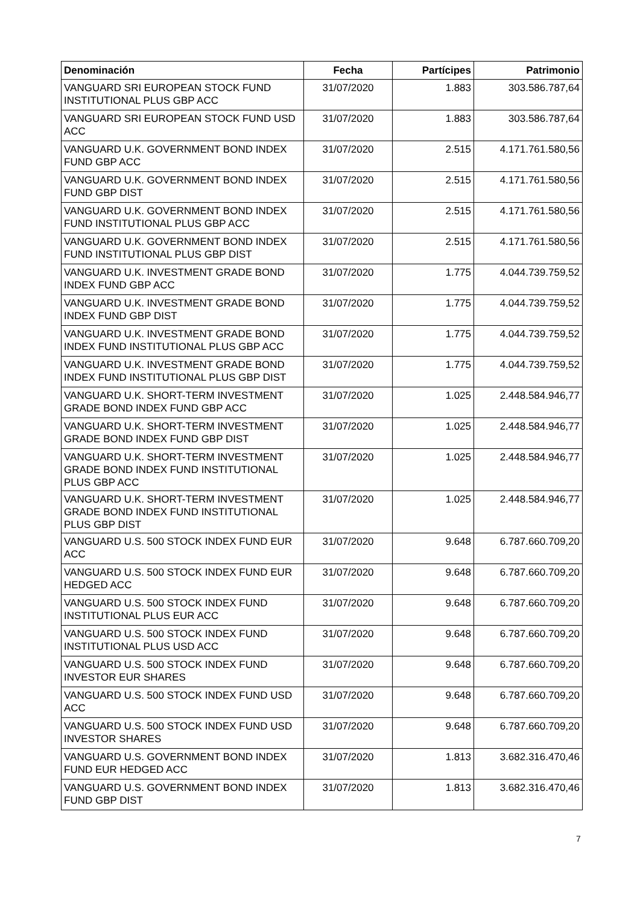| Denominación | Fecha | Partícipes | Patrimonio |
| --- | --- | --- | --- |
| VANGUARD SRI EUROPEAN STOCK FUND INSTITUTIONAL PLUS GBP ACC | 31/07/2020 | 1.883 | 303.586.787,64 |
| VANGUARD SRI EUROPEAN STOCK FUND USD ACC | 31/07/2020 | 1.883 | 303.586.787,64 |
| VANGUARD U.K. GOVERNMENT BOND INDEX FUND GBP ACC | 31/07/2020 | 2.515 | 4.171.761.580,56 |
| VANGUARD U.K. GOVERNMENT BOND INDEX FUND GBP DIST | 31/07/2020 | 2.515 | 4.171.761.580,56 |
| VANGUARD U.K. GOVERNMENT BOND INDEX FUND INSTITUTIONAL PLUS GBP ACC | 31/07/2020 | 2.515 | 4.171.761.580,56 |
| VANGUARD U.K. GOVERNMENT BOND INDEX FUND INSTITUTIONAL PLUS GBP DIST | 31/07/2020 | 2.515 | 4.171.761.580,56 |
| VANGUARD U.K. INVESTMENT GRADE BOND INDEX FUND GBP ACC | 31/07/2020 | 1.775 | 4.044.739.759,52 |
| VANGUARD U.K. INVESTMENT GRADE BOND INDEX FUND GBP DIST | 31/07/2020 | 1.775 | 4.044.739.759,52 |
| VANGUARD U.K. INVESTMENT GRADE BOND INDEX FUND INSTITUTIONAL PLUS GBP ACC | 31/07/2020 | 1.775 | 4.044.739.759,52 |
| VANGUARD U.K. INVESTMENT GRADE BOND INDEX FUND INSTITUTIONAL PLUS GBP DIST | 31/07/2020 | 1.775 | 4.044.739.759,52 |
| VANGUARD U.K. SHORT-TERM INVESTMENT GRADE BOND INDEX FUND GBP ACC | 31/07/2020 | 1.025 | 2.448.584.946,77 |
| VANGUARD U.K. SHORT-TERM INVESTMENT GRADE BOND INDEX FUND GBP DIST | 31/07/2020 | 1.025 | 2.448.584.946,77 |
| VANGUARD U.K. SHORT-TERM INVESTMENT GRADE BOND INDEX FUND INSTITUTIONAL PLUS GBP ACC | 31/07/2020 | 1.025 | 2.448.584.946,77 |
| VANGUARD U.K. SHORT-TERM INVESTMENT GRADE BOND INDEX FUND INSTITUTIONAL PLUS GBP DIST | 31/07/2020 | 1.025 | 2.448.584.946,77 |
| VANGUARD U.S. 500 STOCK INDEX FUND EUR ACC | 31/07/2020 | 9.648 | 6.787.660.709,20 |
| VANGUARD U.S. 500 STOCK INDEX FUND EUR HEDGED ACC | 31/07/2020 | 9.648 | 6.787.660.709,20 |
| VANGUARD U.S. 500 STOCK INDEX FUND INSTITUTIONAL PLUS EUR ACC | 31/07/2020 | 9.648 | 6.787.660.709,20 |
| VANGUARD U.S. 500 STOCK INDEX FUND INSTITUTIONAL PLUS USD ACC | 31/07/2020 | 9.648 | 6.787.660.709,20 |
| VANGUARD U.S. 500 STOCK INDEX FUND INVESTOR EUR SHARES | 31/07/2020 | 9.648 | 6.787.660.709,20 |
| VANGUARD U.S. 500 STOCK INDEX FUND USD ACC | 31/07/2020 | 9.648 | 6.787.660.709,20 |
| VANGUARD U.S. 500 STOCK INDEX FUND USD INVESTOR SHARES | 31/07/2020 | 9.648 | 6.787.660.709,20 |
| VANGUARD U.S. GOVERNMENT BOND INDEX FUND EUR HEDGED ACC | 31/07/2020 | 1.813 | 3.682.316.470,46 |
| VANGUARD U.S. GOVERNMENT BOND INDEX FUND GBP DIST | 31/07/2020 | 1.813 | 3.682.316.470,46 |
7